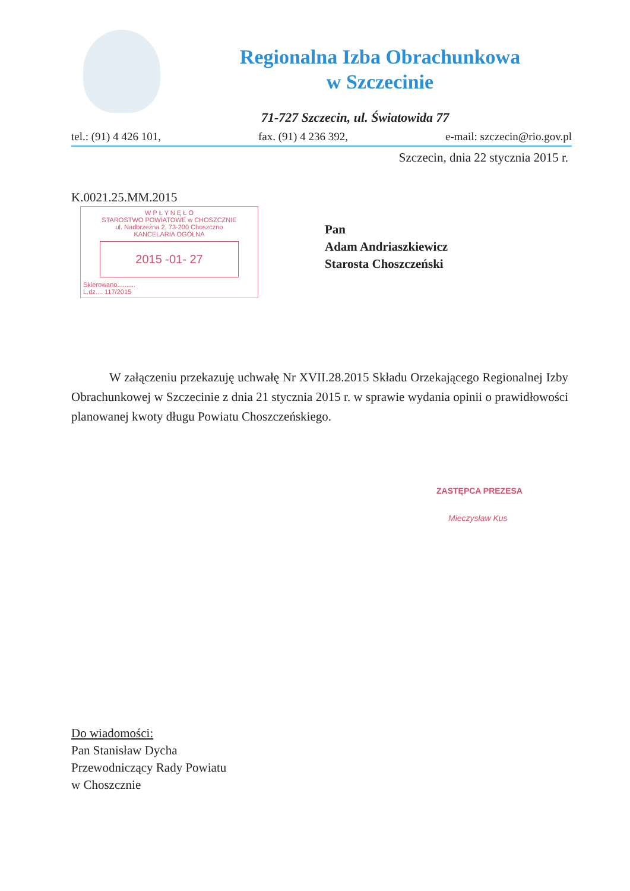Regionalna Izba Obrachunkowa
w Szczecinie
71-727 Szczecin, ul. Światowida 77
tel.: (91) 4 426 101, fax. (91) 4 236 392, e-mail: szczecin@rio.gov.pl
Szczecin, dnia 22 stycznia 2015 r.
K.0021.25.MM.2015
W P Ł Y N Ę Ł O
STAROSTWO POWIATOWE w CHOSZCZNIE
ul. Nadbrzeżna 2, 73-200 Choszczno
KANCELARIA OGÓLNA
2015 -01- 27
Skierowano..........
L.dz.... 117/2015
Pan
Adam Andriaszkiewicz
Starosta Choszczeński
W załączeniu przekazuję uchwałę Nr XVII.28.2015 Składu Orzekającego Regionalnej Izby Obrachunkowej w Szczecinie z dnia 21 stycznia 2015 r. w sprawie wydania opinii o prawidłowości planowanej kwoty długu Powiatu Choszczeńskiego.
ZASTĘPCA PREZESA
Mieczysław Kus
Do wiadomości:
Pan Stanisław Dycha
Przewodniczący Rady Powiatu
w Choszcznie